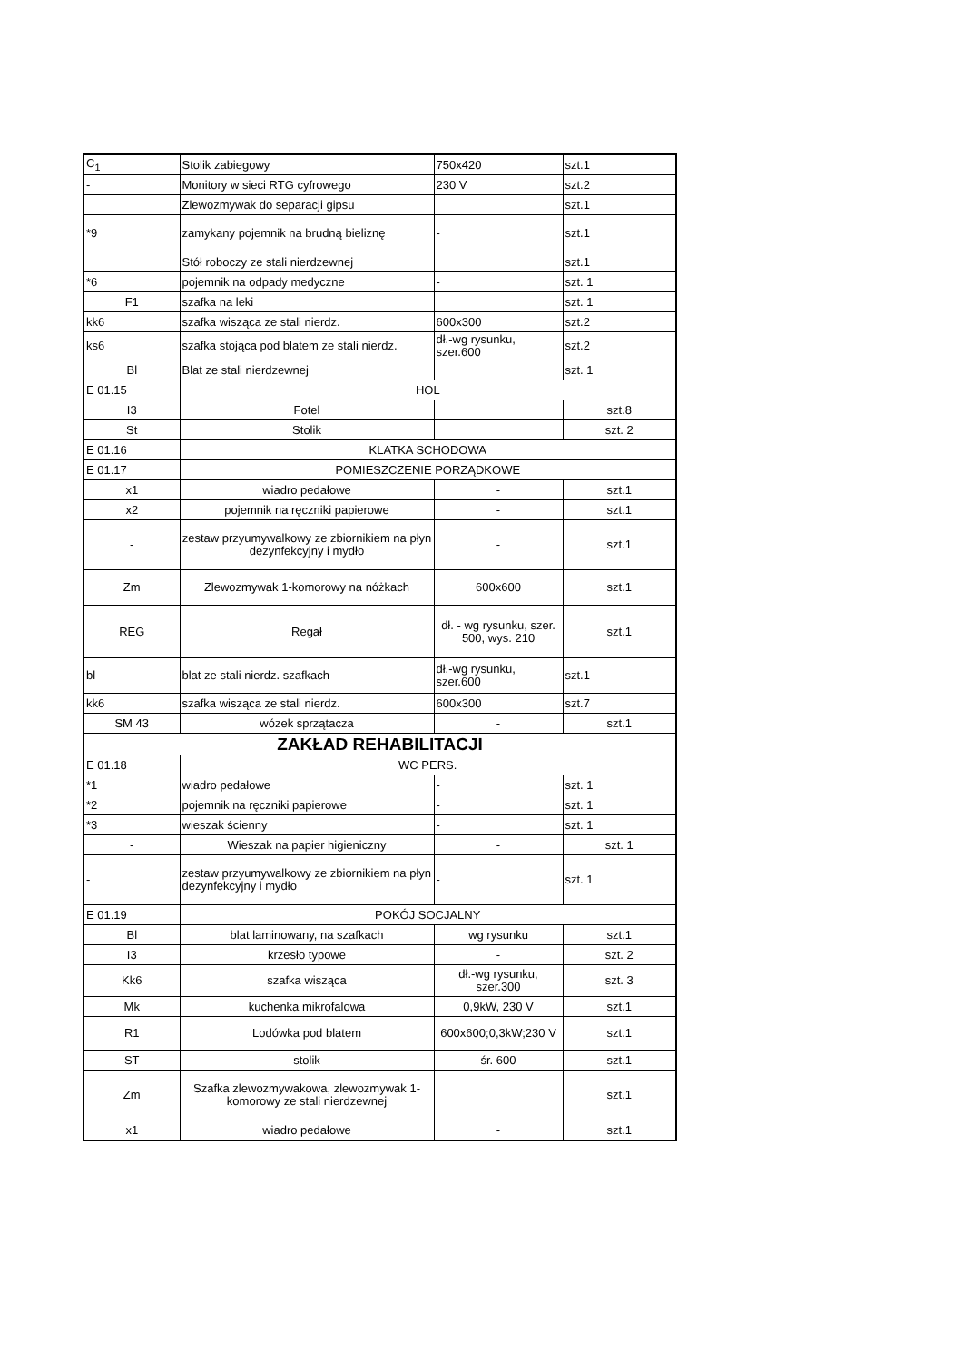| C<sub>1</sub> | Stolik zabiegowy | 750x420 | szt.1 |
| - | Monitory w sieci RTG cyfrowego | 230 V | szt.2 |
| | Zlewozmywak do separacji gipsu | | szt.1 |
| *9 | zamykany pojemnik na brudną bieliznę | - | szt.1 |
| | Stół roboczy ze stali nierdzewnej | | szt.1 |
| *6 | pojemnik na odpady medyczne | - | szt. 1 |
| F1 | szafka na leki | | szt. 1 |
| kk6 | szafka wisząca ze stali nierdz. | 600x300 | szt.2 |
| ks6 | szafka stojąca pod blatem ze stali nierdz. | dł.-wg rysunku, szer.600 | szt.2 |
| Bl | Blat ze stali nierdzewnej | | szt. 1 |
| E 01.15 | HOL | | |
| I3 | Fotel | | szt.8 |
| St | Stolik | | szt. 2 |
| E 01.16 | KLATKA SCHODOWA | | |
| E 01.17 | POMIESZCZENIE PORZĄDKOWE | | |
| x1 | wiadro pedałowe | - | szt.1 |
| x2 | pojemnik na ręczniki papierowe | - | szt.1 |
| - | zestaw przyumywalkowy ze zbiornikiem na płyn dezynfekcyjny i mydło | - | szt.1 |
| Zm | Zlewozmywak 1-komorowy na nóżkach | 600x600 | szt.1 |
| REG | Regał | dł. - wg rysunku, szer. 500, wys. 210 | szt.1 |
| bl | blat ze stali nierdz. szafkach | dł.-wg rysunku, szer.600 | szt.1 |
| kk6 | szafka wisząca ze stali nierdz. | 600x300 | szt.7 |
| SM 43 | wózek sprzątacza | - | szt.1 |
| ZAKŁAD REHABILITACJI | | | |
| E 01.18 | WC PERS. | | |
| *1 | wiadro pedałowe | - | szt. 1 |
| *2 | pojemnik na ręczniki papierowe | - | szt. 1 |
| *3 | wieszak ścienny | - | szt. 1 |
| - | Wieszak na papier higieniczny | - | szt. 1 |
| - | zestaw przyumywalkowy ze zbiornikiem na płyn dezynfekcyjny i mydło | - | szt. 1 |
| E 01.19 | POKÓJ SOCJALNY | | |
| Bl | blat laminowany, na szafkach | wg rysunku | szt.1 |
| I3 | krzesło typowe | - | szt. 2 |
| Kk6 | szafka wisząca | dł.-wg rysunku, szer.300 | szt. 3 |
| Mk | kuchenka mikrofalowa | 0,9kW, 230 V | szt.1 |
| R1 | Lodówka pod blatem | 600x600;0,3kW;230 V | szt.1 |
| ST | stolik | śr. 600 | szt.1 |
| Zm | Szafka zlewozmywakowa, zlewozmywak 1-komorowy ze stali nierdzewnej | | szt.1 |
| x1 | wiadro pedałowe | - | szt.1 |